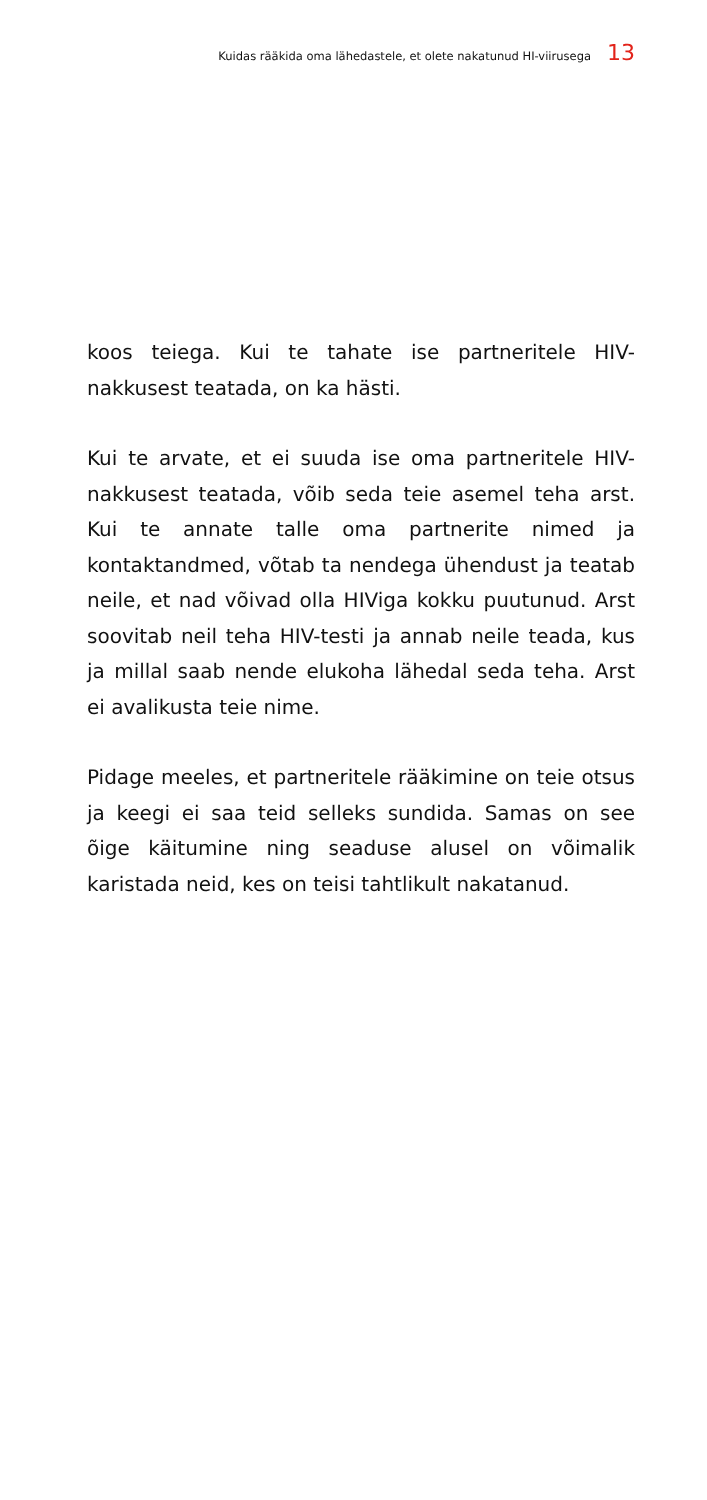Kuidas rääkida oma lähedastele, et olete nakatunud HI-viirusega 13
koos teiega. Kui te tahate ise partneritele HIV-nakkusest teatada, on ka hästi.
Kui te arvate, et ei suuda ise oma partneritele HIV-nakkusest teatada, võib seda teie asemel teha arst. Kui te annate talle oma partnerite nimed ja kontaktandmed, võtab ta nendega ühendust ja teatab neile, et nad võivad olla HIViga kokku puutunud. Arst soovitab neil teha HIV-testi ja annab neile teada, kus ja millal saab nende elukoha lähedal seda teha. Arst ei avalikusta teie nime.
Pidage meeles, et partneritele rääkimine on teie otsus ja keegi ei saa teid selleks sundida. Samas on see õige käitumine ning seaduse alusel on võimalik karistada neid, kes on teisi tahtlikult nakatanud.